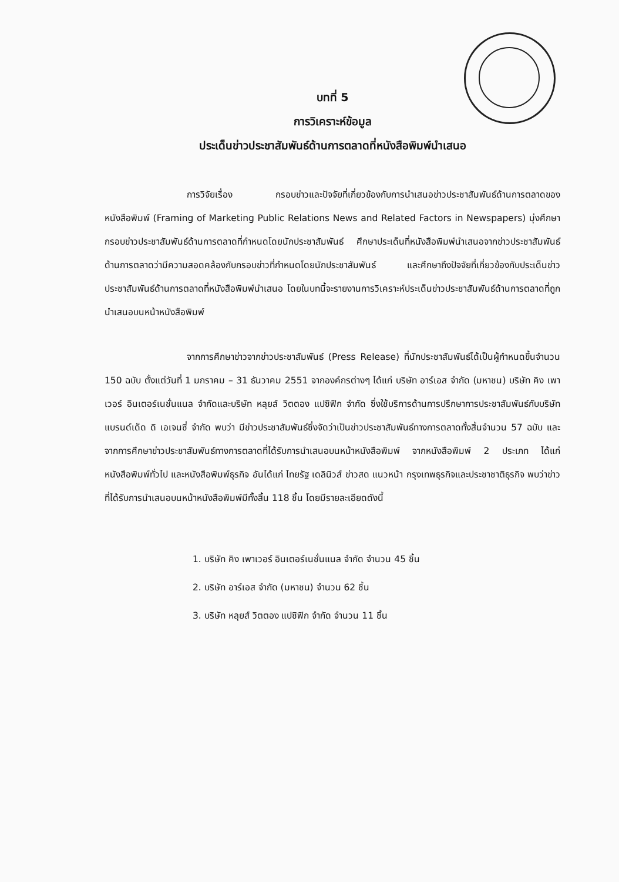บทที่ 5
การวิเคราะห์ข้อมูล
ประเด็นข่าวประชาสัมพันธ์ด้านการตลาดที่หนังสือพิมพ์นำเสนอ
การวิจัยเรื่อง กรอบข่าวและปัจจัยที่เกี่ยวข้องกับการนำเสนอข่าวประชาสัมพันธ์ด้านการตลาดของหนังสือพิมพ์ (Framing of Marketing Public Relations News and Related Factors in Newspapers) มุ่งศึกษากรอบข่าวประชาสัมพันธ์ด้านการตลาดที่กำหนดโดยนักประชาสัมพันธ์ ศึกษาประเด็นที่หนังสือพิมพ์นำเสนอจากข่าวประชาสัมพันธ์ด้านการตลาดว่ามีความสอดคล้องกับกรอบข่าวที่กำหนดโดยนักประชาสัมพันธ์ และศึกษาถึงปัจจัยที่เกี่ยวข้องกับประเด็นข่าวประชาสัมพันธ์ด้านการตลาดที่หนังสือพิมพ์นำเสนอ โดยในบทนี้จะรายงานการวิเคราะห์ประเด็นข่าวประชาสัมพันธ์ด้านการตลาดที่ถูกนำเสนอบนหน้าหนังสือพิมพ์
จากการศึกษาข่าวจากข่าวประชาสัมพันธ์ (Press Release) ที่นักประชาสัมพันธ์ได้เป็นผู้กำหนดขึ้นจำนวน 150 ฉบับ ตั้งแต่วันที่ 1 มกราคม – 31 ธันวาคม 2551 จากองค์กรต่างๆ ได้แก่ บริษัท อาร์เอส จำกัด (มหาชน) บริษัท คิง เพาเวอร์ อินเตอร์เนชั่นแนล จำกัดและบริษัท หลุยส์ วิตตอง แปซิฟิก จำกัด ซึ่งใช้บริการด้านการปรึกษาการประชาสัมพันธ์กับบริษัท แบรนด์เด็ด ดิ เอเจนซี่ จำกัด พบว่า มีข่าวประชาสัมพันธ์ซึ่งจัดว่าเป็นข่าวประชาสัมพันธ์ทางการตลาดทั้งสิ้นจำนวน 57 ฉบับ และจากการศึกษาข่าวประชาสัมพันธ์ทางการตลาดที่ได้รับการนำเสนอบนหน้าหนังสือพิมพ์ จากหนังสือพิมพ์ 2 ประเภท ได้แก่ หนังสือพิมพ์ทั่วไป และหนังสือพิมพ์ธุรกิจ อันได้แก่ ไทยรัฐ เดลินิวส์ ข่าวสด แนวหน้า กรุงเทพธุรกิจและประชาชาติธุรกิจ พบว่าข่าวที่ได้รับการนำเสนอบนหน้าหนังสือพิมพ์มีทั้งสิ้น 118 ชิ้น โดยมีรายละเอียดดังนี้
1. บริษัท คิง เพาเวอร์ อินเตอร์เนชั่นแนล จำกัด จำนวน 45 ชิ้น
2. บริษัท อาร์เอส จำกัด (มหาชน) จำนวน 62 ชิ้น
3. บริษัท หลุยส์ วิตตอง แปซิฟิก จำกัด จำนวน 11 ชิ้น